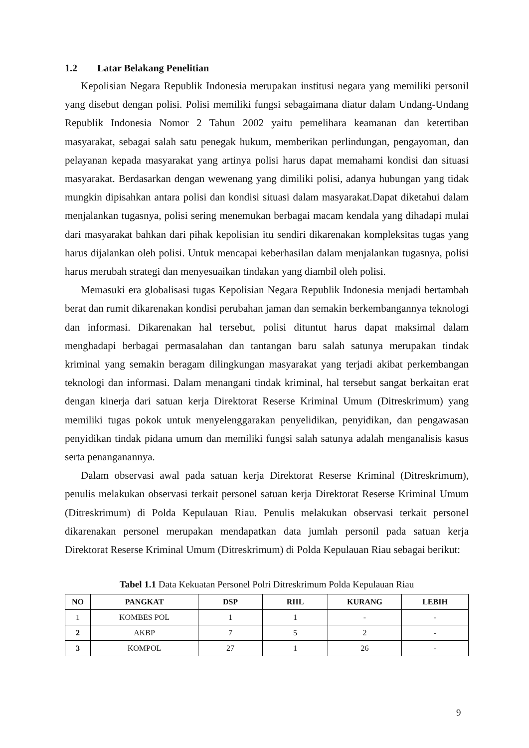1.2 Latar Belakang Penelitian
Kepolisian Negara Republik Indonesia merupakan institusi negara yang memiliki personil yang disebut dengan polisi. Polisi memiliki fungsi sebagaimana diatur dalam Undang-Undang Republik Indonesia Nomor 2 Tahun 2002 yaitu pemelihara keamanan dan ketertiban masyarakat, sebagai salah satu penegak hukum, memberikan perlindungan, pengayoman, dan pelayanan kepada masyarakat yang artinya polisi harus dapat memahami kondisi dan situasi masyarakat. Berdasarkan dengan wewenang yang dimiliki polisi, adanya hubungan yang tidak mungkin dipisahkan antara polisi dan kondisi situasi dalam masyarakat.Dapat diketahui dalam menjalankan tugasnya, polisi sering menemukan berbagai macam kendala yang dihadapi mulai dari masyarakat bahkan dari pihak kepolisian itu sendiri dikarenakan kompleksitas tugas yang harus dijalankan oleh polisi. Untuk mencapai keberhasilan dalam menjalankan tugasnya, polisi harus merubah strategi dan menyesuaikan tindakan yang diambil oleh polisi.
Memasuki era globalisasi tugas Kepolisian Negara Republik Indonesia menjadi bertambah berat dan rumit dikarenakan kondisi perubahan jaman dan semakin berkembangannya teknologi dan informasi. Dikarenakan hal tersebut, polisi dituntut harus dapat maksimal dalam menghadapi berbagai permasalahan dan tantangan baru salah satunya merupakan tindak kriminal yang semakin beragam dilingkungan masyarakat yang terjadi akibat perkembangan teknologi dan informasi. Dalam menangani tindak kriminal, hal tersebut sangat berkaitan erat dengan kinerja dari satuan kerja Direktorat Reserse Kriminal Umum (Ditreskrimum) yang memiliki tugas pokok untuk menyelenggarakan penyelidikan, penyidikan, dan pengawasan penyidikan tindak pidana umum dan memiliki fungsi salah satunya adalah menganalisis kasus serta penanganannya.
Dalam observasi awal pada satuan kerja Direktorat Reserse Kriminal (Ditreskrimum), penulis melakukan observasi terkait personel satuan kerja Direktorat Reserse Kriminal Umum (Ditreskrimum) di Polda Kepulauan Riau. Penulis melakukan observasi terkait personel dikarenakan personel merupakan mendapatkan data jumlah personil pada satuan kerja Direktorat Reserse Kriminal Umum (Ditreskrimum) di Polda Kepulauan Riau sebagai berikut:
Tabel 1.1 Data Kekuatan Personel Polri Ditreskrimum Polda Kepulauan Riau
| NO | PANGKAT | DSP | RIIL | KURANG | LEBIH |
| --- | --- | --- | --- | --- | --- |
| 1 | KOMBES POL | 1 | 1 | - | - |
| 2 | AKBP | 7 | 5 | 2 | - |
| 3 | KOMPOL | 27 | 1 | 26 | - |
9